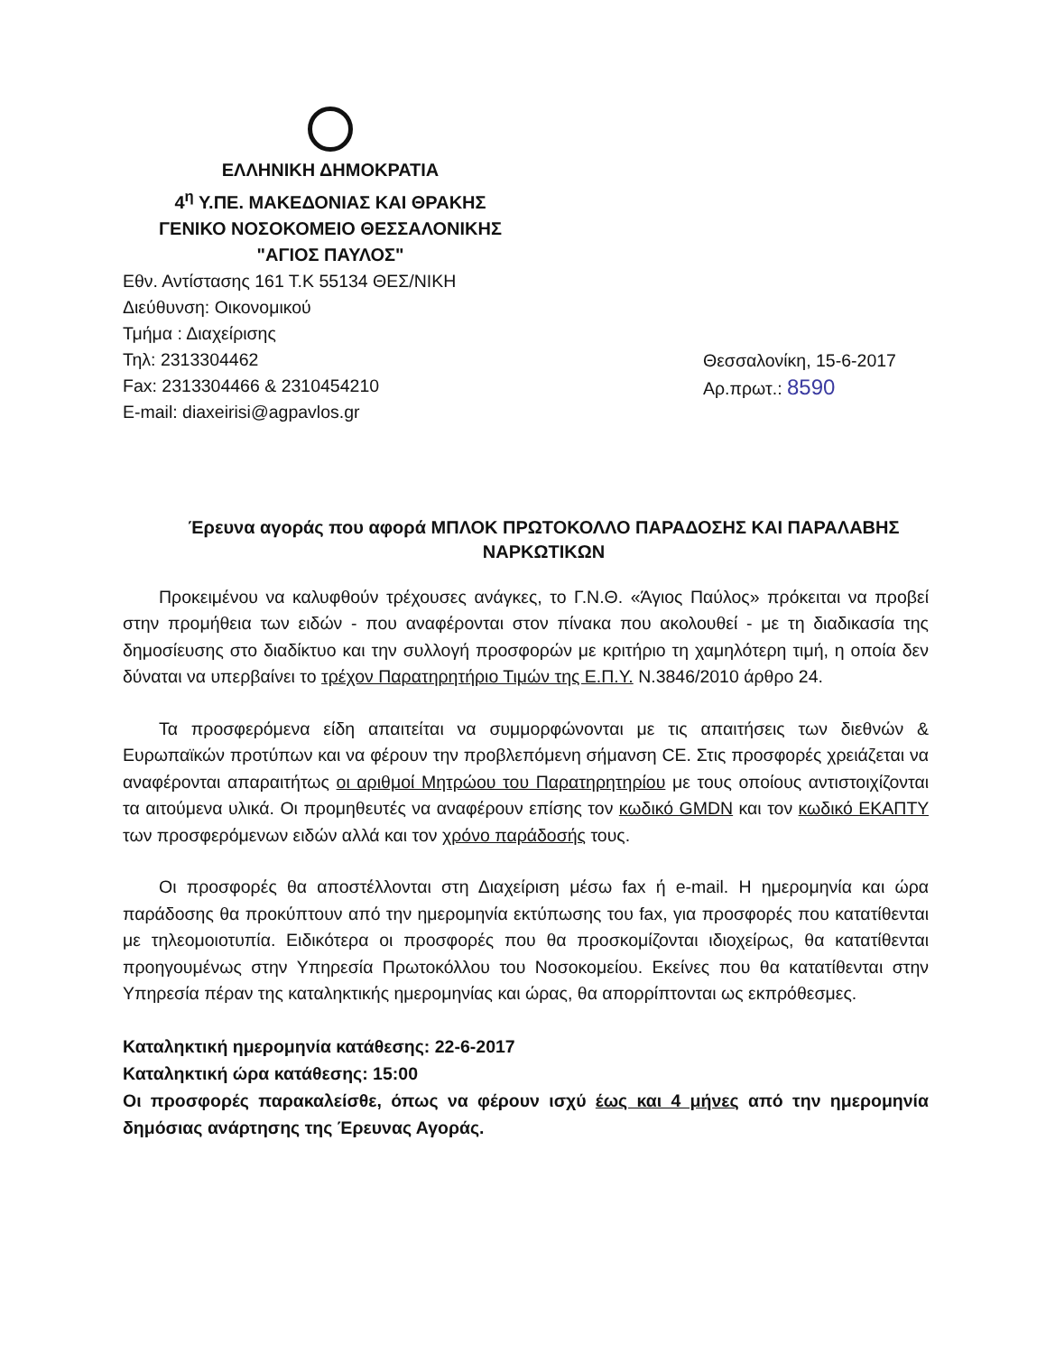ΕΛΛΗΝΙΚΗ ΔΗΜΟΚΡΑΤΙΑ
4<sup>η</sup> Υ.ΠΕ. ΜΑΚΕΔΟΝΙΑΣ ΚΑΙ ΘΡΑΚΗΣ
ΓΕΝΙΚΟ ΝΟΣΟΚΟΜΕΙΟ ΘΕΣΣΑΛΟΝΙΚΗΣ
"ΑΓΙΟΣ ΠΑΥΛΟΣ"
Εθν. Αντίστασης 161 Τ.Κ 55134 ΘΕΣ/ΝΙΚΗ
Διεύθυνση: Οικονομικού
Τμήμα : Διαχείρισης
Τηλ: 2313304462
Fax: 2313304466 & 2310454210
E-mail: diaxeirisi@agpavlos.gr
Θεσσαλονίκη, 15-6-2017
Αρ.πρωτ.: 8590
Έρευνα αγοράς που αφορά ΜΠΛΟΚ ΠΡΩΤΟΚΟΛΛΟ ΠΑΡΑΔΟΣΗΣ ΚΑΙ ΠΑΡΑΛΑΒΗΣ ΝΑΡΚΩΤΙΚΩΝ
Προκειμένου να καλυφθούν τρέχουσες ανάγκες, το Γ.Ν.Θ. «Άγιος Παύλος» πρόκειται να προβεί στην προμήθεια των ειδών - που αναφέρονται στον πίνακα που ακολουθεί - με τη διαδικασία της δημοσίευσης στο διαδίκτυο και την συλλογή προσφορών με κριτήριο τη χαμηλότερη τιμή, η οποία δεν δύναται να υπερβαίνει το τρέχον Παρατηρητήριο Τιμών της Ε.Π.Υ. Ν.3846/2010 άρθρο 24.
Τα προσφερόμενα είδη απαιτείται να συμμορφώνονται με τις απαιτήσεις των διεθνών & Ευρωπαϊκών προτύπων και να φέρουν την προβλεπόμενη σήμανση CE. Στις προσφορές χρειάζεται να αναφέρονται απαραιτήτως οι αριθμοί Μητρώου του Παρατηρητηρίου με τους οποίους αντιστοιχίζονται τα αιτούμενα υλικά. Οι προμηθευτές να αναφέρουν επίσης τον κωδικό GMDN και τον κωδικό ΕΚΑΠΤΥ των προσφερόμενων ειδών αλλά και τον χρόνο παράδοσής τους.
Οι προσφορές θα αποστέλλονται στη Διαχείριση μέσω fax ή e-mail. Η ημερομηνία και ώρα παράδοσης θα προκύπτουν από την ημερομηνία εκτύπωσης του fax, για προσφορές που κατατίθενται με τηλεομοιοτυπία. Ειδικότερα οι προσφορές που θα προσκομίζονται ιδιοχείρως, θα κατατίθενται προηγουμένως στην Υπηρεσία Πρωτοκόλλου του Νοσοκομείου. Εκείνες που θα κατατίθενται στην Υπηρεσία πέραν της καταληκτικής ημερομηνίας και ώρας, θα απορρίπτονται ως εκπρόθεσμες.
Καταληκτική ημερομηνία κατάθεσης: 22-6-2017
Καταληκτική ώρα κατάθεσης: 15:00
Οι προσφορές παρακαλείσθε, όπως να φέρουν ισχύ έως και 4 μήνες από την ημερομηνία δημόσιας ανάρτησης της Έρευνας Αγοράς.